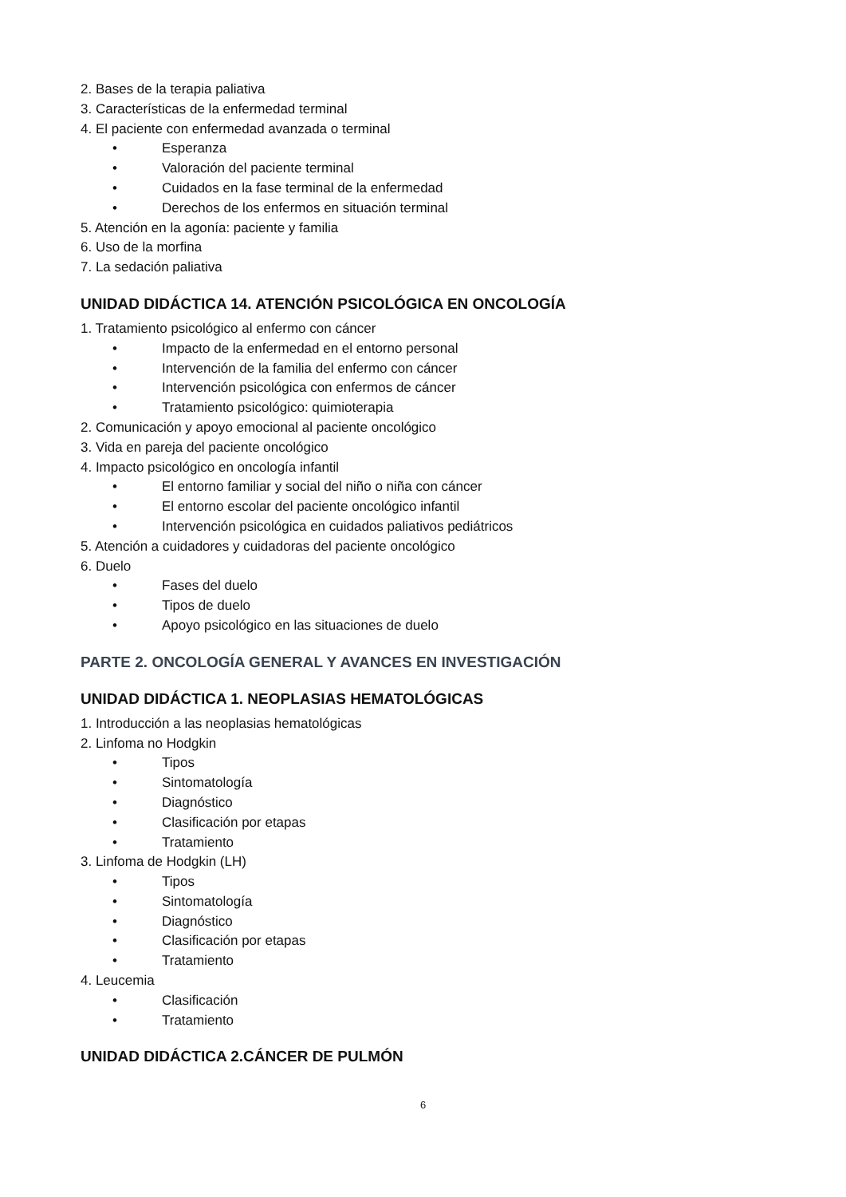2. Bases de la terapia paliativa
3. Características de la enfermedad terminal
4. El paciente con enfermedad avanzada o terminal
• Esperanza
• Valoración del paciente terminal
• Cuidados en la fase terminal de la enfermedad
• Derechos de los enfermos en situación terminal
5. Atención en la agonía: paciente y familia
6. Uso de la morfina
7. La sedación paliativa
UNIDAD DIDÁCTICA 14. ATENCIÓN PSICOLÓGICA EN ONCOLOGÍA
1. Tratamiento psicológico al enfermo con cáncer
• Impacto de la enfermedad en el entorno personal
• Intervención de la familia del enfermo con cáncer
• Intervención psicológica con enfermos de cáncer
• Tratamiento psicológico: quimioterapia
2. Comunicación y apoyo emocional al paciente oncológico
3. Vida en pareja del paciente oncológico
4. Impacto psicológico en oncología infantil
• El entorno familiar y social del niño o niña con cáncer
• El entorno escolar del paciente oncológico infantil
• Intervención psicológica en cuidados paliativos pediátricos
5. Atención a cuidadores y cuidadoras del paciente oncológico
6. Duelo
• Fases del duelo
• Tipos de duelo
• Apoyo psicológico en las situaciones de duelo
PARTE 2. ONCOLOGÍA GENERAL Y AVANCES EN INVESTIGACIÓN
UNIDAD DIDÁCTICA 1. NEOPLASIAS HEMATOLÓGICAS
1. Introducción a las neoplasias hematológicas
2. Linfoma no Hodgkin
• Tipos
• Sintomatología
• Diagnóstico
• Clasificación por etapas
• Tratamiento
3. Linfoma de Hodgkin (LH)
• Tipos
• Sintomatología
• Diagnóstico
• Clasificación por etapas
• Tratamiento
4. Leucemia
• Clasificación
• Tratamiento
UNIDAD DIDÁCTICA 2.CÁNCER DE PULMÓN
6